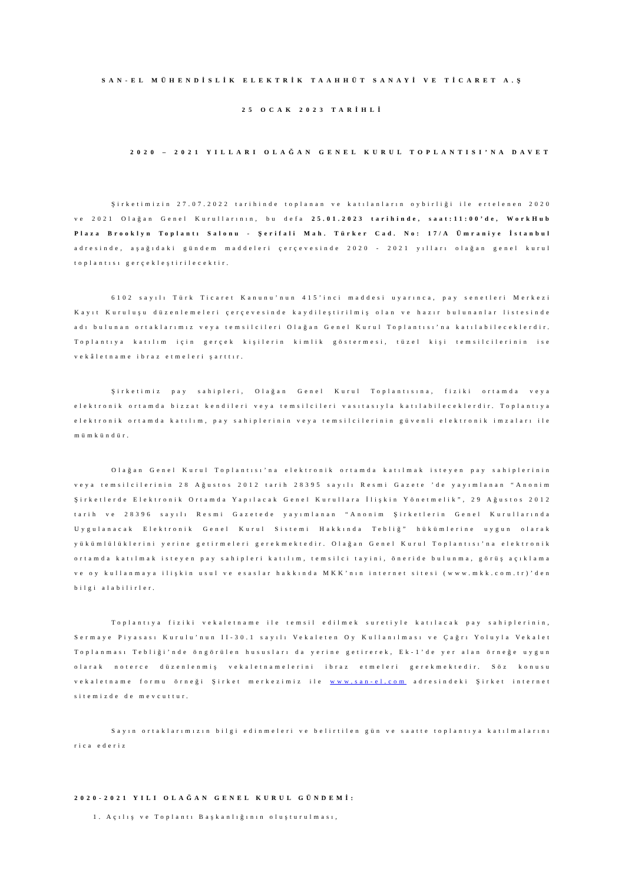SAN-EL MÜHENDİSLİK ELEKTRİK TAAHHÜT SANAYİ VE TİCARET A.Ş
25 OCAK 2023 TARİHLİ
2020 – 2021 YILLARI OLAĞAN GENEL KURUL TOPLANTISI’NA DAVET
Şirketimizin 27.07.2022 tarihinde toplanan ve katılanların oybirliği ile ertelenen 2020 ve 2021 Olağan Genel Kurullarının, bu defa 25.01.2023 tarihinde, saat:11:00’de, WorkHub Plaza Brooklyn Toplantı Salonu - Şerifali Mah. Türker Cad. No: 17/A Ümraniye İstanbul adresinde, aşağıdaki gündem maddeleri çerçevesinde 2020 - 2021 yılları olağan genel kurul toplantısı gerçekleştirilecektir.
6102 sayılı Türk Ticaret Kanunu’nun 415’inci maddesi uyarınca, pay senetleri Merkezi Kayıt Kuruluşu düzenlemeleri çerçevesinde kaydileştirilmiş olan ve hazır bulunanlar listesinde adı bulunan ortaklarımız veya temsilcileri Olağan Genel Kurul Toplantısı’na katılabileceklerdir. Toplantıya katılım için gerçek kişilerin kimlik göstermesi, tüzel kişi temsilcilerinin ise vekâletname ibraz etmeleri şarttır.
Şirketimiz pay sahipleri, Olağan Genel Kurul Toplantısına, fiziki ortamda veya elektronik ortamda bizzat kendileri veya temsilcileri vasıtasıyla katılabileceklerdir. Toplantıya elektronik ortamda katılım, pay sahiplerinin veya temsilcilerinin güvenli elektronik imzaları ile mümkündür.
Olağan Genel Kurul Toplantısı’na elektronik ortamda katılmak isteyen pay sahiplerinin veya temsilcilerinin 28 Ağustos 2012 tarih 28395 sayılı Resmi Gazete ’de yayımlanan “Anonim Şirketlerde Elektronik Ortamda Yapılacak Genel Kurullara İlişkin Yönetmelik”, 29 Ağustos 2012 tarih ve 28396 sayılı Resmi Gazetede yayımlanan “Anonim Şirketlerin Genel Kurullarında Uygulanacak Elektronik Genel Kurul Sistemi Hakkında Tebliğ” hükümlerine uygun olarak yükümlülüklerini yerine getirmeleri gerekmektedir. Olağan Genel Kurul Toplantısı’na elektronik ortamda katılmak isteyen pay sahipleri katılım, temsilci tayini, öneride bulunma, görüş açıklama ve oy kullanmaya ilişkin usul ve esaslar hakkında MKK’nın internet sitesi (www.mkk.com.tr)’den bilgi alabilirler.
Toplantıya fiziki vekaletname ile temsil edilmek suretiyle katılacak pay sahiplerinin, Sermaye Piyasası Kurulu’nun II-30.1 sayılı Vekaleten Oy Kullanılması ve Çağrı Yoluyla Vekalet Toplanması Tebliği’nde öngörülen hususları da yerine getirerek, Ek-1’de yer alan örneğe uygun olarak noterce düzenlenmiş vekaletnamelerini ibraz etmeleri gerekmektedir. Söz konusu vekaletname formu örneği Şirket merkezimiz ile www.san-el.com adresindeki Şirket internet sitemizde de mevcuttur.
Sayın ortaklarımızın bilgi edinmeleri ve belirtilen gün ve saatte toplantıya katılmalarını rica ederiz
2020-2021 YILI OLAĞAN GENEL KURUL GÜNDEMİ:
1. Açılış ve Toplantı Başkanlığının oluşturulması,